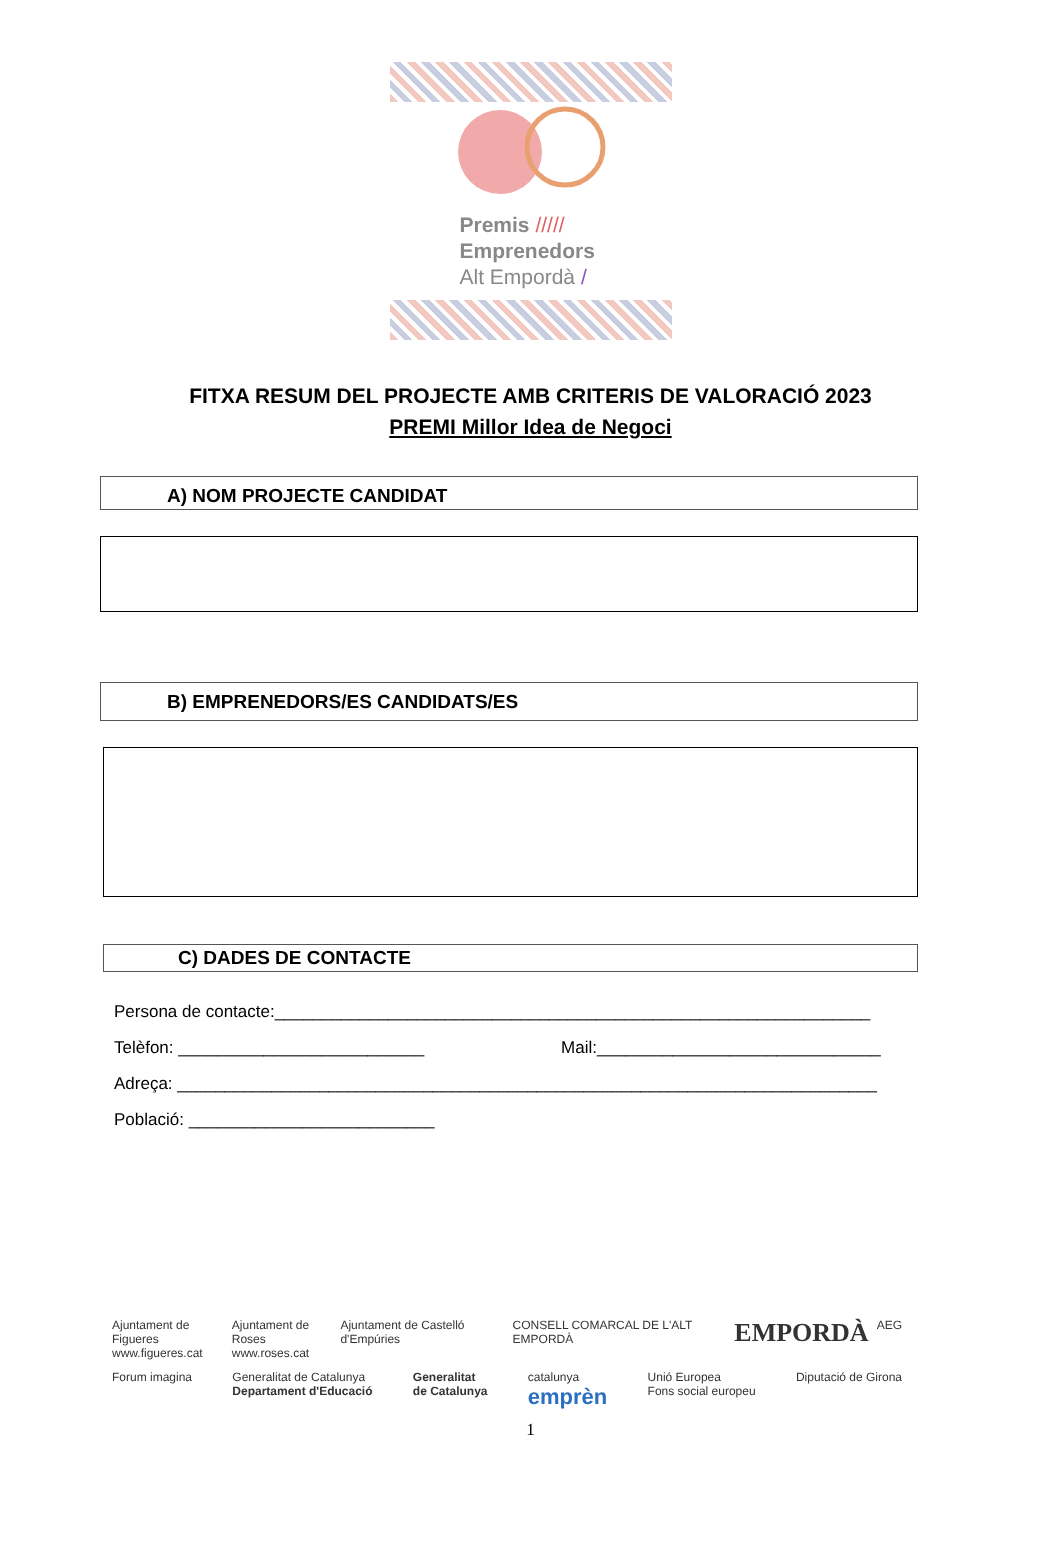Premis /////
Emprenedors
Alt Empordà /
FITXA RESUM DEL PROJECTE AMB CRITERIS DE VALORACIÓ 2023
PREMI Millor Idea de Negoci
A) NOM PROJECTE CANDIDAT
B) EMPRENEDORS/ES CANDIDATS/ES
C) DADES DE CONTACTE
Persona de contacte:_______________________________________________________________
Telèfon: __________________________ Mail:______________________________
Adreça: __________________________________________________________________________
Població: __________________________
Ajuntament de Figueres
www.figueres.cat Ajuntament de Roses
www.roses.cat Ajuntament de Castelló d'Empúries CONSELL COMARCAL DE L'ALT EMPORDÀ EMPORDÀ AEG
Forum imagina Generalitat de Catalunya
Departament d'Educació Generalitat
de Catalunya catalunya
emprèn Unió Europea
Fons social europeu Diputació de Girona
1